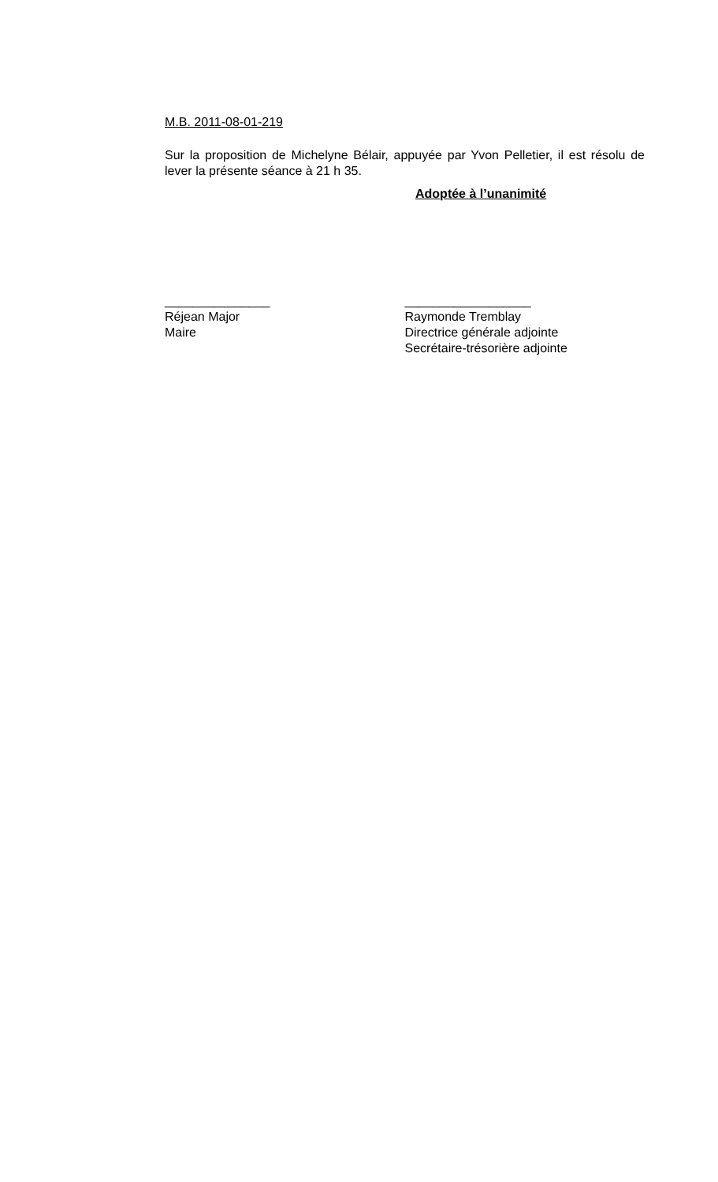M.B. 2011-08-01-219
Sur la proposition de Michelyne Bélair, appuyée par Yvon Pelletier, il est résolu de lever la présente séance à 21 h 35.
Adoptée à l’unanimité
_______________
Réjean Major
Maire
__________________
Raymonde Tremblay
Directrice générale adjointe
Secrétaire-trésorière adjointe